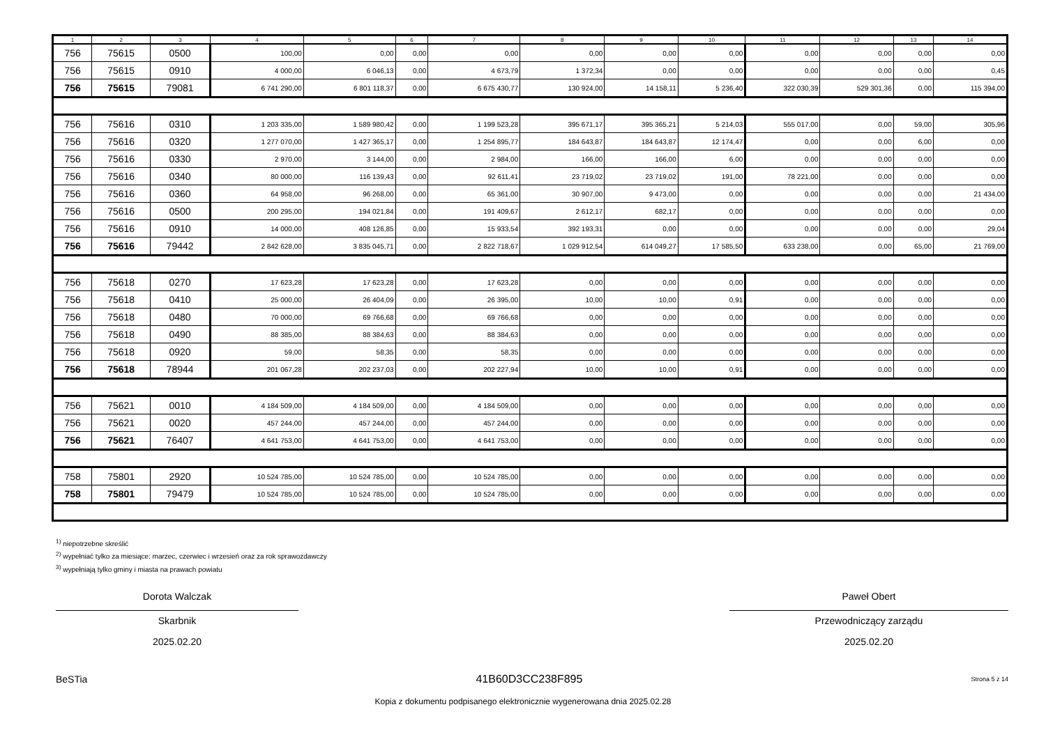| 1 | 2 | 3 | 4 | 5 | 6 | 7 | 8 | 9 | 10 | 11 | 12 | 13 | 14 |
| --- | --- | --- | --- | --- | --- | --- | --- | --- | --- | --- | --- | --- | --- |
| 756 | 75615 | 0500 | 100,00 | 0,00 | 0,00 | 0,00 | 0,00 | 0,00 | 0,00 | 0,00 | 0,00 | 0,00 | 0,00 |
| 756 | 75615 | 0910 | 4 000,00 | 6 046,13 | 0,00 | 4 673,79 | 1 372,34 | 0,00 | 0,00 | 0,00 | 0,00 | 0,00 | 0,45 |
| 756 | 75615 | 79081 | 6 741 290,00 | 6 801 118,37 | 0,00 | 6 675 430,77 | 130 924,00 | 14 158,11 | 5 236,40 | 322 030,39 | 529 301,36 | 0,00 | 115 394,00 |
| 756 | 75616 | 0310 | 1 203 335,00 | 1 589 980,42 | 0,00 | 1 199 523,28 | 395 671,17 | 395 365,21 | 5 214,03 | 555 017,00 | 0,00 | 59,00 | 305,96 |
| 756 | 75616 | 0320 | 1 277 070,00 | 1 427 365,17 | 0,00 | 1 254 895,77 | 184 643,87 | 184 643,87 | 12 174,47 | 0,00 | 0,00 | 6,00 | 0,00 |
| 756 | 75616 | 0330 | 2 970,00 | 3 144,00 | 0,00 | 2 984,00 | 166,00 | 166,00 | 6,00 | 0,00 | 0,00 | 0,00 | 0,00 |
| 756 | 75616 | 0340 | 80 000,00 | 116 139,43 | 0,00 | 92 611,41 | 23 719,02 | 23 719,02 | 191,00 | 78 221,00 | 0,00 | 0,00 | 0,00 |
| 756 | 75616 | 0360 | 64 958,00 | 96 268,00 | 0,00 | 65 361,00 | 30 907,00 | 9 473,00 | 0,00 | 0,00 | 0,00 | 0,00 | 21 434,00 |
| 756 | 75616 | 0500 | 200 295,00 | 194 021,84 | 0,00 | 191 409,67 | 2 612,17 | 682,17 | 0,00 | 0,00 | 0,00 | 0,00 | 0,00 |
| 756 | 75616 | 0910 | 14 000,00 | 408 126,85 | 0,00 | 15 933,54 | 392 193,31 | 0,00 | 0,00 | 0,00 | 0,00 | 0,00 | 29,04 |
| 756 | 75616 | 79442 | 2 842 628,00 | 3 835 045,71 | 0,00 | 2 822 718,67 | 1 029 912,54 | 614 049,27 | 17 585,50 | 633 238,00 | 0,00 | 65,00 | 21 769,00 |
| 756 | 75618 | 0270 | 17 623,28 | 17 623,28 | 0,00 | 17 623,28 | 0,00 | 0,00 | 0,00 | 0,00 | 0,00 | 0,00 | 0,00 |
| 756 | 75618 | 0410 | 25 000,00 | 26 404,09 | 0,00 | 26 395,00 | 10,00 | 10,00 | 0,91 | 0,00 | 0,00 | 0,00 | 0,00 |
| 756 | 75618 | 0480 | 70 000,00 | 69 766,68 | 0,00 | 69 766,68 | 0,00 | 0,00 | 0,00 | 0,00 | 0,00 | 0,00 | 0,00 |
| 756 | 75618 | 0490 | 88 385,00 | 88 384,63 | 0,00 | 88 384,63 | 0,00 | 0,00 | 0,00 | 0,00 | 0,00 | 0,00 | 0,00 |
| 756 | 75618 | 0920 | 59,00 | 58,35 | 0,00 | 58,35 | 0,00 | 0,00 | 0,00 | 0,00 | 0,00 | 0,00 | 0,00 |
| 756 | 75618 | 78944 | 201 067,28 | 202 237,03 | 0,00 | 202 227,94 | 10,00 | 10,00 | 0,91 | 0,00 | 0,00 | 0,00 | 0,00 |
| 756 | 75621 | 0010 | 4 184 509,00 | 4 184 509,00 | 0,00 | 4 184 509,00 | 0,00 | 0,00 | 0,00 | 0,00 | 0,00 | 0,00 | 0,00 |
| 756 | 75621 | 0020 | 457 244,00 | 457 244,00 | 0,00 | 457 244,00 | 0,00 | 0,00 | 0,00 | 0,00 | 0,00 | 0,00 | 0,00 |
| 756 | 75621 | 76407 | 4 641 753,00 | 4 641 753,00 | 0,00 | 4 641 753,00 | 0,00 | 0,00 | 0,00 | 0,00 | 0,00 | 0,00 | 0,00 |
| 758 | 75801 | 2920 | 10 524 785,00 | 10 524 785,00 | 0,00 | 10 524 785,00 | 0,00 | 0,00 | 0,00 | 0,00 | 0,00 | 0,00 | 0,00 |
| 758 | 75801 | 79479 | 10 524 785,00 | 10 524 785,00 | 0,00 | 10 524 785,00 | 0,00 | 0,00 | 0,00 | 0,00 | 0,00 | 0,00 | 0,00 |
<sup>1)</sup> niepotrzebne skreślić
<sup>2)</sup> wypełniać tylko za miesiące: marzec, czerwiec i wrzesień oraz za rok sprawozdawczy
<sup>3)</sup> wypełniają tylko gminy i miasta na prawach powiatu
Dorota Walczak
Skarbnik
2025.02.20
Paweł Obert
Przewodniczący zarządu
2025.02.20
BeSTia 41B60D3CC238F895 Strona 5 z 14
Kopia z dokumentu podpisanego elektronicznie wygenerowana dnia 2025.02.28